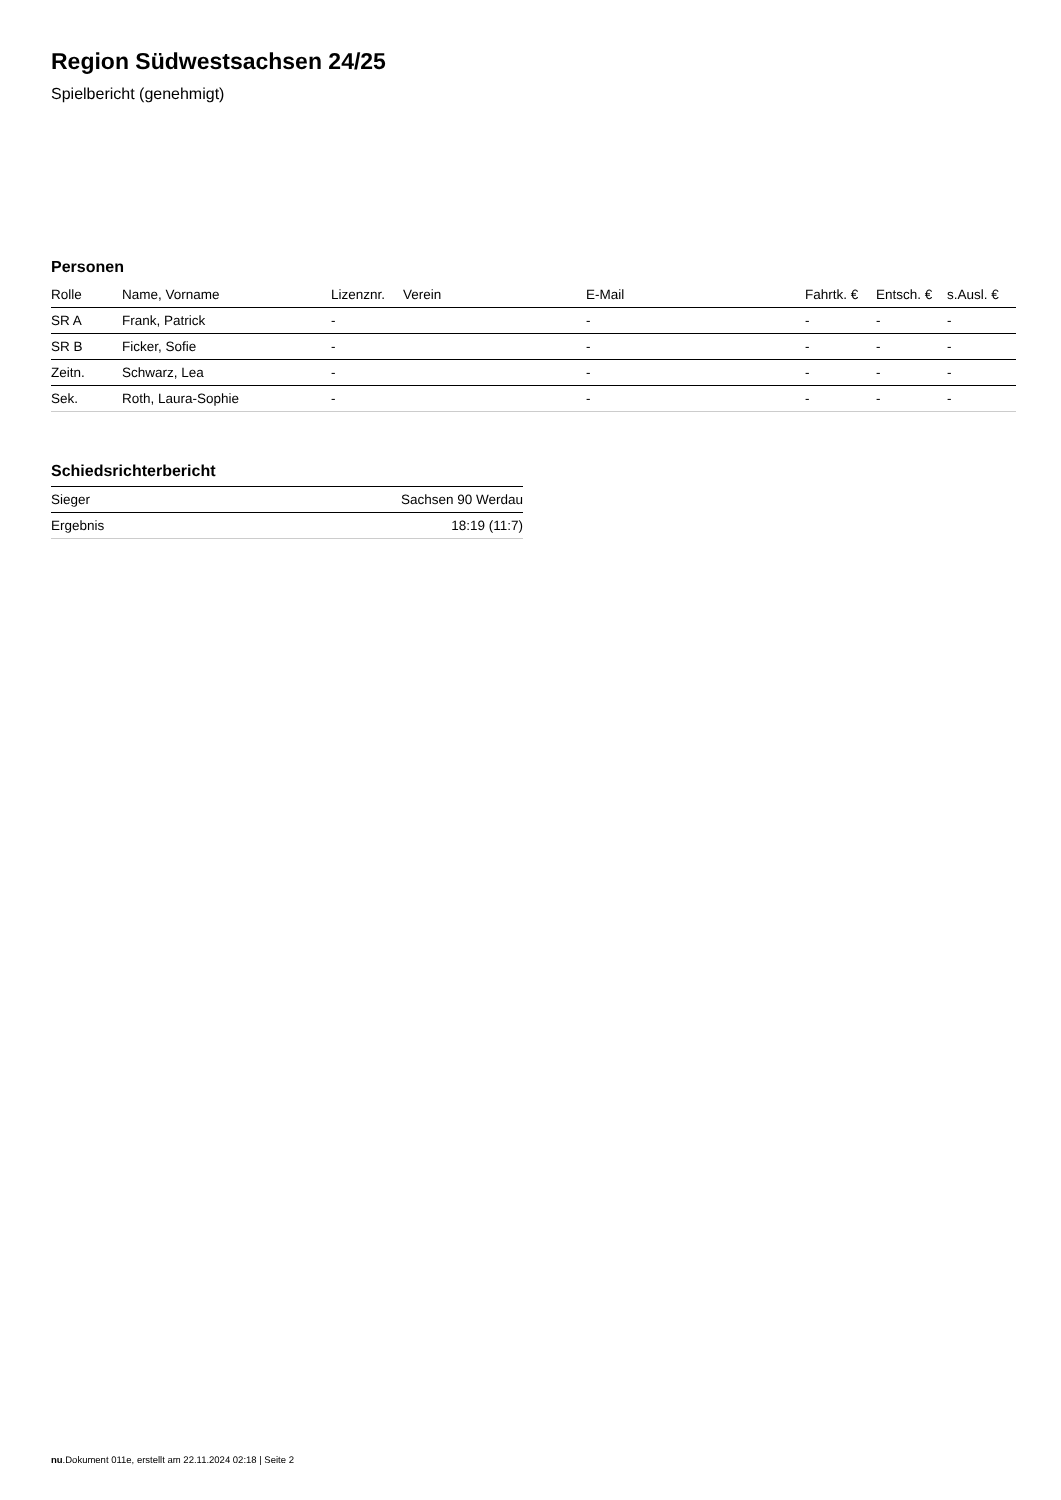Region Südwestsachsen 24/25
Spielbericht (genehmigt)
Personen
| Rolle | Name, Vorname | Lizenznr. | Verein | E-Mail | Fahrtk. € | Entsch. € | s.Ausl. € |
| --- | --- | --- | --- | --- | --- | --- | --- |
| SR A | Frank, Patrick | - | | - | - | - | - |
| SR B | Ficker, Sofie | - | | - | - | - | - |
| Zeitn. | Schwarz, Lea | - | | - | - | - | - |
| Sek. | Roth, Laura-Sophie | - | | - | - | - | - |
Schiedsrichterbericht
| Sieger | Sachsen 90 Werdau |
| Ergebnis | 18:19 (11:7) |
nu.Dokument 011e, erstellt am 22.11.2024 02:18 | Seite 2